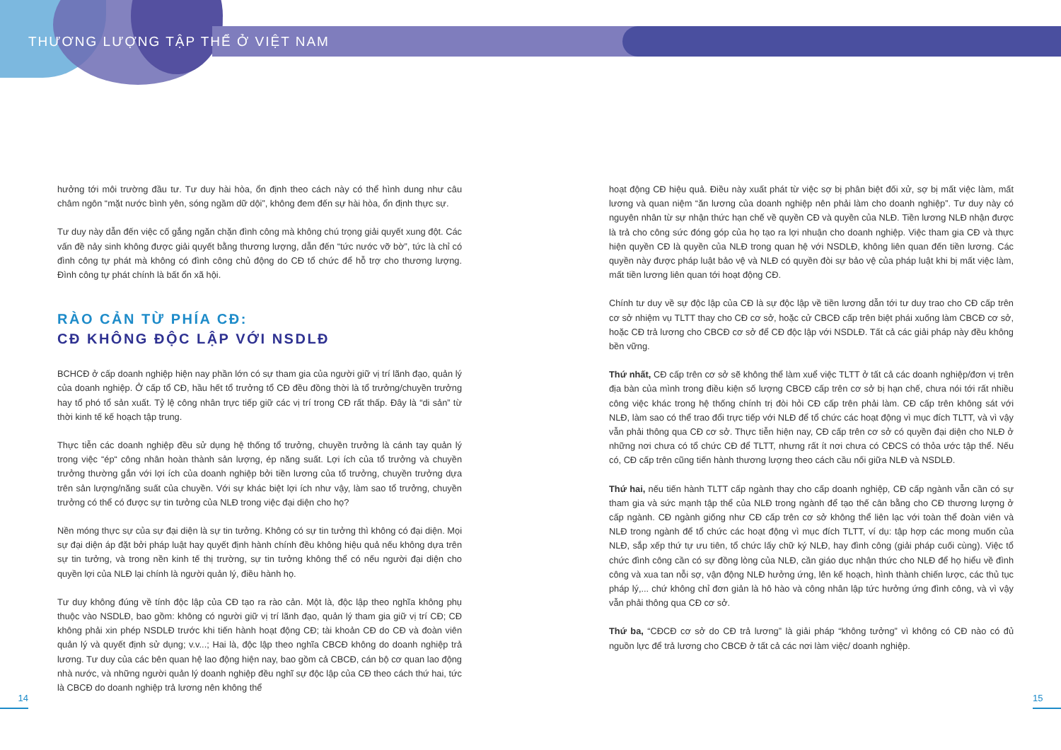THƯƠNG LƯỢNG TẬP THỂ Ở VIỆT NAM
hưởng tới môi trường đầu tư. Tư duy hài hòa, ổn định theo cách này có thể hình dung như câu châm ngôn “mặt nước bình yên, sóng ngầm dữ dội”, không đem đến sự hài hòa, ổn định thực sự.
Tư duy này dẫn đến việc cố gắng ngăn chặn đình công mà không chú trọng giải quyết xung đột. Các vấn đề nảy sinh không được giải quyết bằng thương lượng, dẫn đến “tức nước vỡ bờ”, tức là chỉ có đình công tự phát mà không có đình công chủ động do CĐ tổ chức để hỗ trợ cho thương lượng. Đình công tự phát chính là bất ổn xã hội.
RÀO CẢN TỪ PHÍA CĐ:
CĐ KHÔNG ĐỘC LẬP VỚI NSDLĐ
BCHCĐ ở cấp doanh nghiệp hiện nay phần lớn có sự tham gia của người giữ vị trí lãnh đạo, quản lý của doanh nghiệp. Ở cấp tổ CĐ, hầu hết tổ trưởng tổ CĐ đều đồng thời là tổ trưởng/chuyền trưởng hay tổ phó tổ sản xuất. Tỷ lệ công nhân trực tiếp giữ các vị trí trong CĐ rất thấp. Đây là “di sản” từ thời kinh tế kế hoạch tập trung.
Thực tiễn các doanh nghiệp đều sử dụng hệ thống tổ trưởng, chuyền trưởng là cánh tay quản lý trong việc “ép“ công nhân hoàn thành sản lượng, ép năng suất. Lợi ích của tổ trưởng và chuyền trưởng thường gắn với lợi ích của doanh nghiệp bởi tiền lương của tổ trưởng, chuyền trưởng dựa trên sản lượng/năng suất của chuyền. Với sự khác biệt lợi ích như vậy, làm sao tổ trưởng, chuyền trưởng có thể có được sự tin tưởng của NLĐ trong việc đại diện cho họ?
Nền móng thực sự của sự đại diện là sự tin tưởng. Không có sự tin tưởng thì không có đại diện. Mọi sự đại diện áp đặt bởi pháp luật hay quyết định hành chính đều không hiệu quả nếu không dựa trên sự tin tưởng, và trong nền kinh tế thị trường, sự tin tưởng không thể có nếu người đại diện cho quyền lợi của NLĐ lại chính là người quản lý, điều hành họ.
Tư duy không đúng về tính độc lập của CĐ tạo ra rào cản. Một là, độc lập theo nghĩa không phụ thuộc vào NSDLĐ, bao gồm: không có người giữ vị trí lãnh đạo, quản lý tham gia giữ vị trí CĐ; CĐ không phải xin phép NSDLĐ trước khi tiến hành hoạt động CĐ; tài khoản CĐ do CĐ và đoàn viên quản lý và quyết định sử dụng; v.v...; Hai là, độc lập theo nghĩa CBCĐ không do doanh nghiệp trả lương. Tư duy của các bên quan hệ lao động hiện nay, bao gồm cả CBCĐ, cán bộ cơ quan lao động nhà nước, và những người quản lý doanh nghiệp đều nghĩ sự độc lập của CĐ theo cách thứ hai, tức là CBCĐ do doanh nghiệp trả lương nên không thể
hoạt động CĐ hiệu quả. Điều này xuất phát từ việc sợ bị phân biệt đối xử, sợ bị mất việc làm, mất lương và quan niệm “ăn lương của doanh nghiệp nên phải làm cho doanh nghiệp”. Tư duy này có nguyên nhân từ sự nhận thức hạn chế về quyền CĐ và quyền của NLĐ. Tiền lương NLĐ nhận được là trả cho công sức đóng góp của họ tạo ra lợi nhuận cho doanh nghiệp. Việc tham gia CĐ và thực hiện quyền CĐ là quyền của NLĐ trong quan hệ với NSDLĐ, không liên quan đến tiền lương. Các quyền này được pháp luật bảo vệ và NLĐ có quyền đòi sự bảo vệ của pháp luật khi bị mất việc làm, mất tiền lương liên quan tới hoạt động CĐ.
Chính tư duy về sự độc lập của CĐ là sự độc lập về tiền lương dẫn tới tư duy trao cho CĐ cấp trên cơ sở nhiệm vụ TLTT thay cho CĐ cơ sở, hoặc cử CBCĐ cấp trên biệt phái xuống làm CBCĐ cơ sở, hoặc CĐ trả lương cho CBCĐ cơ sở để CĐ độc lập với NSDLĐ. Tất cả các giải pháp này đều không bền vững.
Thứ nhất, CĐ cấp trên cơ sở sẽ không thể làm xuể việc TLTT ở tất cả các doanh nghiệp/đơn vị trên địa bàn của mình trong điều kiện số lượng CBCĐ cấp trên cơ sở bị hạn chế, chưa nói tới rất nhiều công việc khác trong hệ thống chính trị đòi hỏi CĐ cấp trên phải làm. CĐ cấp trên không sát với NLĐ, làm sao có thể trao đổi trực tiếp với NLĐ để tổ chức các hoạt động vì mục đích TLTT, và vì vậy vẫn phải thông qua CĐ cơ sở. Thực tiễn hiện nay, CĐ cấp trên cơ sở có quyền đại diện cho NLĐ ở những nơi chưa có tổ chức CĐ để TLTT, nhưng rất ít nơi chưa có CĐCS có thỏa ước tập thể. Nếu có, CĐ cấp trên cũng tiến hành thương lượng theo cách cầu nối giữa NLĐ và NSDLĐ.
Thứ hai, nếu tiến hành TLTT cấp ngành thay cho cấp doanh nghiệp, CĐ cấp ngành vẫn cần có sự tham gia và sức mạnh tập thể của NLĐ trong ngành để tạo thế cân bằng cho CĐ thương lượng ở cấp ngành. CĐ ngành giống như CĐ cấp trên cơ sở không thể liên lạc với toàn thể đoàn viên và NLĐ trong ngành để tổ chức các hoạt động vì mục đích TLTT, ví dụ: tập hợp các mong muốn của NLĐ, sắp xếp thứ tự ưu tiên, tổ chức lấy chữ ký NLĐ, hay đình công (giải pháp cuối cùng). Việc tổ chức đình công cần có sự đồng lòng của NLĐ, cần giáo dục nhận thức cho NLĐ để họ hiểu về đình công và xua tan nỗi sợ, vận động NLĐ hưởng ứng, lên kế hoạch, hình thành chiến lược, các thủ tục pháp lý,... chứ không chỉ đơn giản là hô hào và công nhân lập tức hưởng ứng đình công, và vì vậy vẫn phải thông qua CĐ cơ sở.
Thứ ba, “CĐCĐ cơ sở do CĐ trả lương” là giải pháp “không tưởng” vì không có CĐ nào có đủ nguồn lực để trả lương cho CBCĐ ở tất cả các nơi làm việc/ doanh nghiệp.
14 15